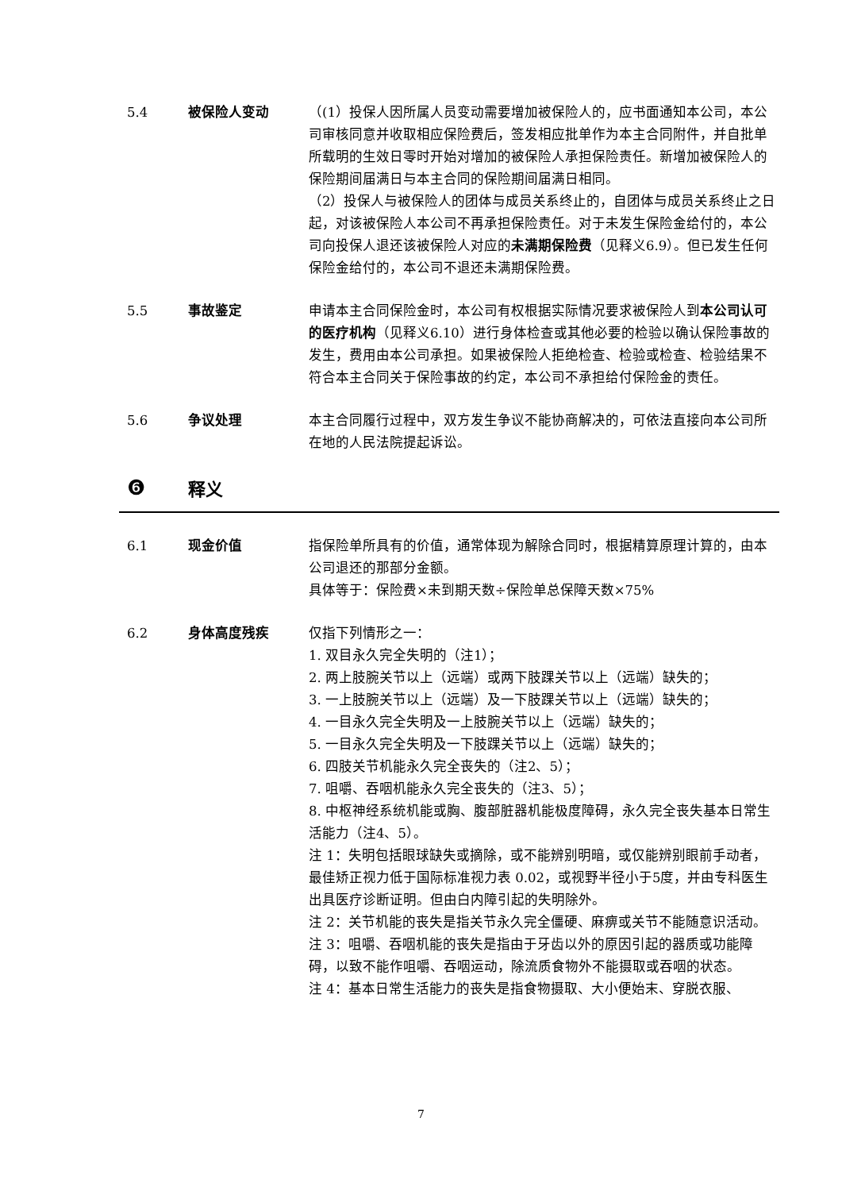5.4 被保险人变动 （(1）投保人因所属人员变动需要增加被保险人的，应书面通知本公司，本公司审核同意并收取相应保险费后，签发相应批单作为本主合同附件，并自批单所载明的生效日零时开始对增加的被保险人承担保险责任。新增加被保险人的保险期间届满日与本主合同的保险期间届满日相同。
（2）投保人与被保险人的团体与成员关系终止的，自团体与成员关系终止之日起，对该被保险人本公司不再承担保险责任。对于未发生保险金给付的，本公司向投保人退还该被保险人对应的未满期保险费（见释义6.9）。但已发生任何保险金给付的，本公司不退还未满期保险费。
5.5 事故鉴定 申请本主合同保险金时，本公司有权根据实际情况要求被保险人到本公司认可的医疗机构（见释义6.10）进行身体检查或其他必要的检验以确认保险事故的发生，费用由本公司承担。如果被保险人拒绝检查、检验或检查、检验结果不符合本主合同关于保险事故的约定，本公司不承担给付保险金的责任。
5.6 争议处理 本主合同履行过程中，双方发生争议不能协商解决的，可依法直接向本公司所在地的人民法院提起诉讼。
❻
释义
6.1 现金价值 指保险单所具有的价值，通常体现为解除合同时，根据精算原理计算的，由本公司退还的那部分金额。
具体等于：保险费×未到期天数÷保险单总保障天数×75%
6.2 身体高度残疾 仅指下列情形之一：
1. 双目永久完全失明的（注1）；
2. 两上肢腕关节以上（远端）或两下肢踝关节以上（远端）缺失的；
3. 一上肢腕关节以上（远端）及一下肢踝关节以上（远端）缺失的；
4. 一目永久完全失明及一上肢腕关节以上（远端）缺失的；
5. 一目永久完全失明及一下肢踝关节以上（远端）缺失的；
6. 四肢关节机能永久完全丧失的（注2、5）；
7. 咀嚼、吞咽机能永久完全丧失的（注3、5）；
8. 中枢神经系统机能或胸、腹部脏器机能极度障碍，永久完全丧失基本日常生活能力（注4、5）。
注 1：失明包括眼球缺失或摘除，或不能辨别明暗，或仅能辨别眼前手动者，最佳矫正视力低于国际标准视力表 0.02，或视野半径小于5度，并由专科医生出具医疗诊断证明。但由白内障引起的失明除外。
注 2：关节机能的丧失是指关节永久完全僵硬、麻痹或关节不能随意识活动。
注 3：咀嚼、吞咽机能的丧失是指由于牙齿以外的原因引起的器质或功能障碍，以致不能作咀嚼、吞咽运动，除流质食物外不能摄取或吞咽的状态。
注 4：基本日常生活能力的丧失是指食物摄取、大小便始末、穿脱衣服、
7